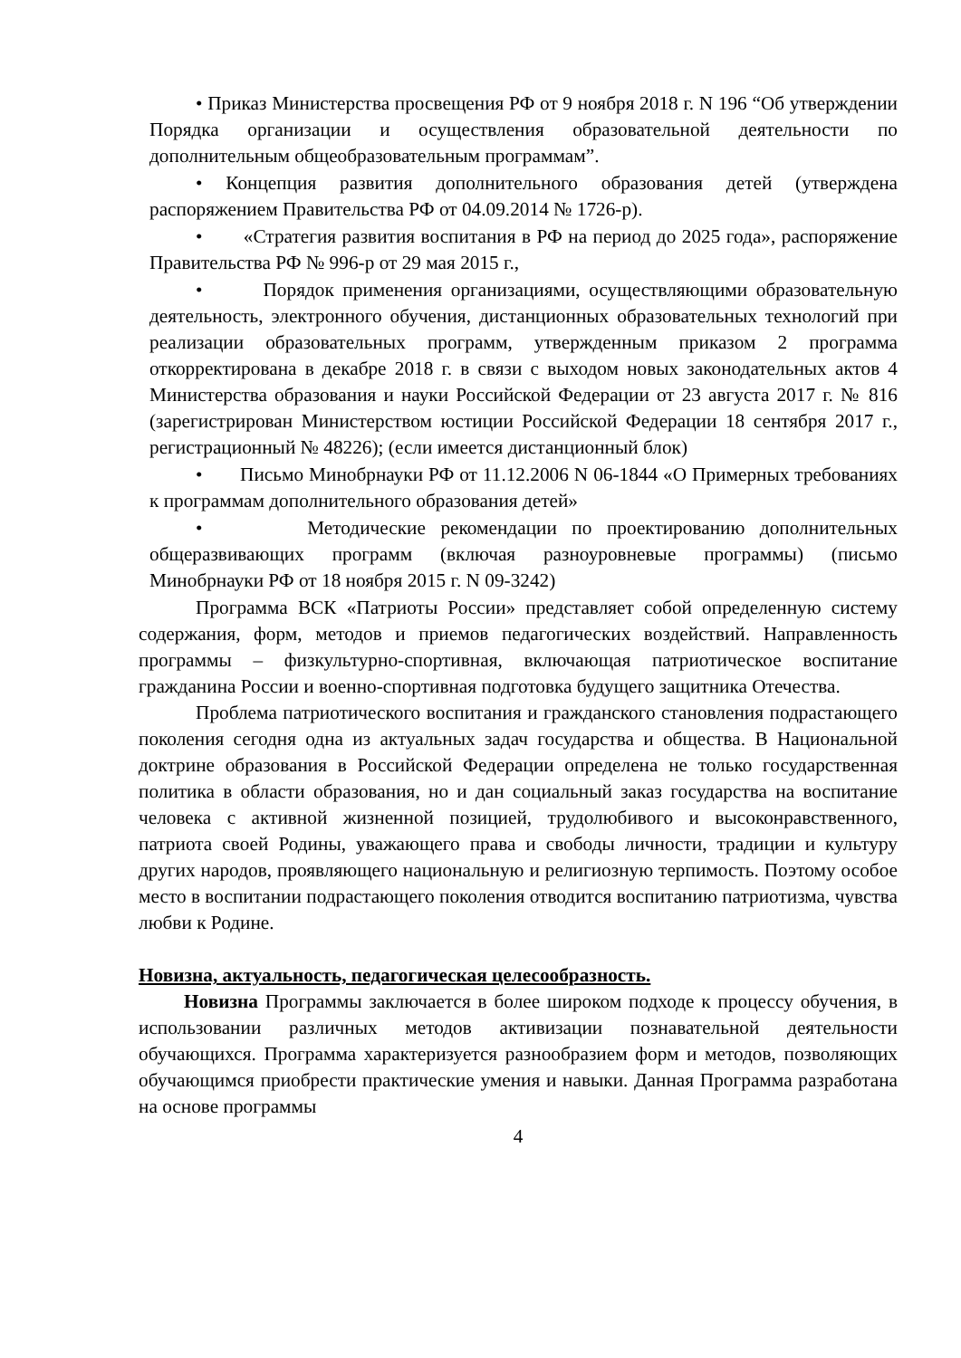• Приказ Министерства просвещения РФ от 9 ноября 2018 г. N 196 “Об утверждении Порядка организации и осуществления образовательной деятельности по дополнительным общеобразовательным программам”.
• Концепция развития дополнительного образования детей (утверждена распоряжением Правительства РФ от 04.09.2014 № 1726-р).
• «Стратегия развития воспитания в РФ на период до 2025 года», распоряжение Правительства РФ № 996-р от 29 мая 2015 г.,
• Порядок применения организациями, осуществляющими образовательную деятельность, электронного обучения, дистанционных образовательных технологий при реализации образовательных программ, утвержденным приказом 2 программа откорректирована в декабре 2018 г. в связи с выходом новых законодательных актов 4 Министерства образования и науки Российской Федерации от 23 августа 2017 г. № 816 (зарегистрирован Министерством юстиции Российской Федерации 18 сентября 2017 г., регистрационный № 48226); (если имеется дистанционный блок)
• Письмо Минобрнауки РФ от 11.12.2006 N 06-1844 «О Примерных требованиях к программам дополнительного образования детей»
• Методические рекомендации по проектированию дополнительных общеразвивающих программ (включая разноуровневые программы) (письмо Минобрнауки РФ от 18 ноября 2015 г. N 09-3242)
Программа ВСК «Патриоты России» представляет собой определенную систему содержания, форм, методов и приемов педагогических воздействий. Направленность программы – физкультурно-спортивная, включающая патриотическое воспитание гражданина России и военно-спортивная подготовка будущего защитника Отечества.
Проблема патриотического воспитания и гражданского становления подрастающего поколения сегодня одна из актуальных задач государства и общества. В Национальной доктрине образования в Российской Федерации определена не только государственная политика в области образования, но и дан социальный заказ государства на воспитание человека с активной жизненной позицией, трудолюбивого и высоконравственного, патриота своей Родины, уважающего права и свободы личности, традиции и культуру других народов, проявляющего национальную и религиозную терпимость. Поэтому особое место в воспитании подрастающего поколения отводится воспитанию патриотизма, чувства любви к Родине.
Новизна, актуальность, педагогическая целесообразность.
Новизна Программы заключается в более широком подходе к процессу обучения, в использовании различных методов активизации познавательной деятельности обучающихся. Программа характеризуется разнообразием форм и методов, позволяющих обучающимся приобрести практические умения и навыки. Данная Программа разработана на основе программы
4